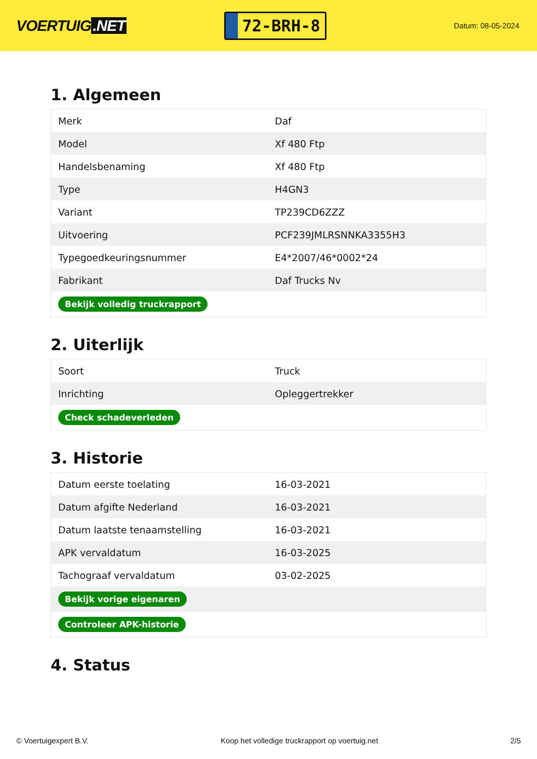VOERTUIG.NET
72-BRH-8
Datum: 08-05-2024
1. Algemeen
| Merk | Daf |
| Model | Xf 480 Ftp |
| Handelsbenaming | Xf 480 Ftp |
| Type | H4GN3 |
| Variant | TP239CD6ZZZ |
| Uitvoering | PCF239JMLRSNNKA3355H3 |
| Typegoedkeuringsnummer | E4*2007/46*0002*24 |
| Fabrikant | Daf Trucks Nv |
| Bekijk volledig truckrapport | |
2. Uiterlijk
| Soort | Truck |
| Inrichting | Opleggertrekker |
| Check schadeverleden | |
3. Historie
| Datum eerste toelating | 16-03-2021 |
| Datum afgifte Nederland | 16-03-2021 |
| Datum laatste tenaamstelling | 16-03-2021 |
| APK vervaldatum | 16-03-2025 |
| Tachograaf vervaldatum | 03-02-2025 |
| Bekijk vorige eigenaren | |
| Controleer APK-historie | |
4. Status
© Voertuigexpert B.V. Koop het volledige truckrapport op voertuig.net 2/5